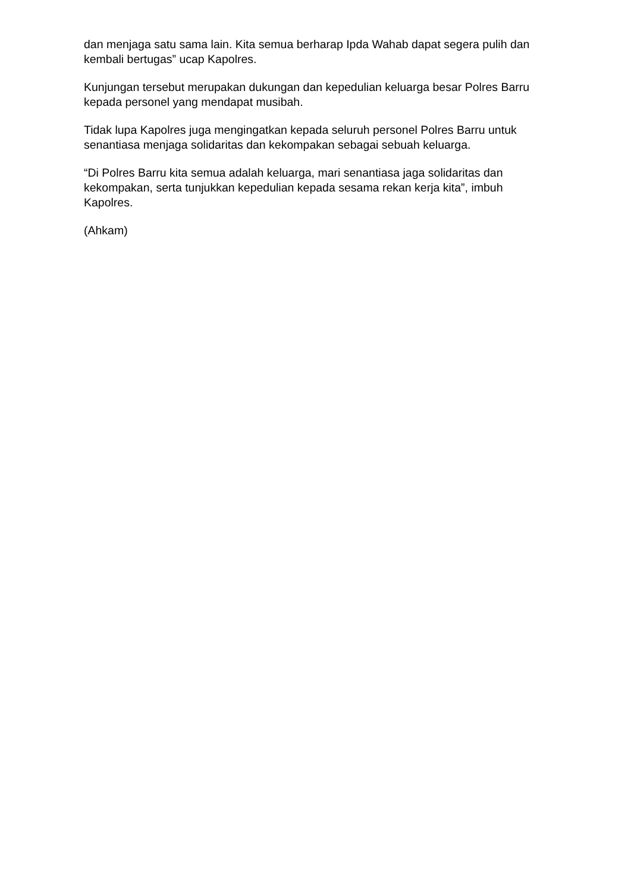dan menjaga satu sama lain. Kita semua berharap Ipda Wahab dapat segera pulih dan kembali bertugas” ucap Kapolres.
Kunjungan tersebut merupakan dukungan dan kepedulian keluarga besar Polres Barru kepada personel yang mendapat musibah.
Tidak lupa Kapolres juga mengingatkan kepada seluruh personel Polres Barru untuk senantiasa menjaga solidaritas dan kekompakan sebagai sebuah keluarga.
“Di Polres Barru kita semua adalah keluarga, mari senantiasa jaga solidaritas dan kekompakan, serta tunjukkan kepedulian kepada sesama rekan kerja kita”, imbuh Kapolres.
(Ahkam)